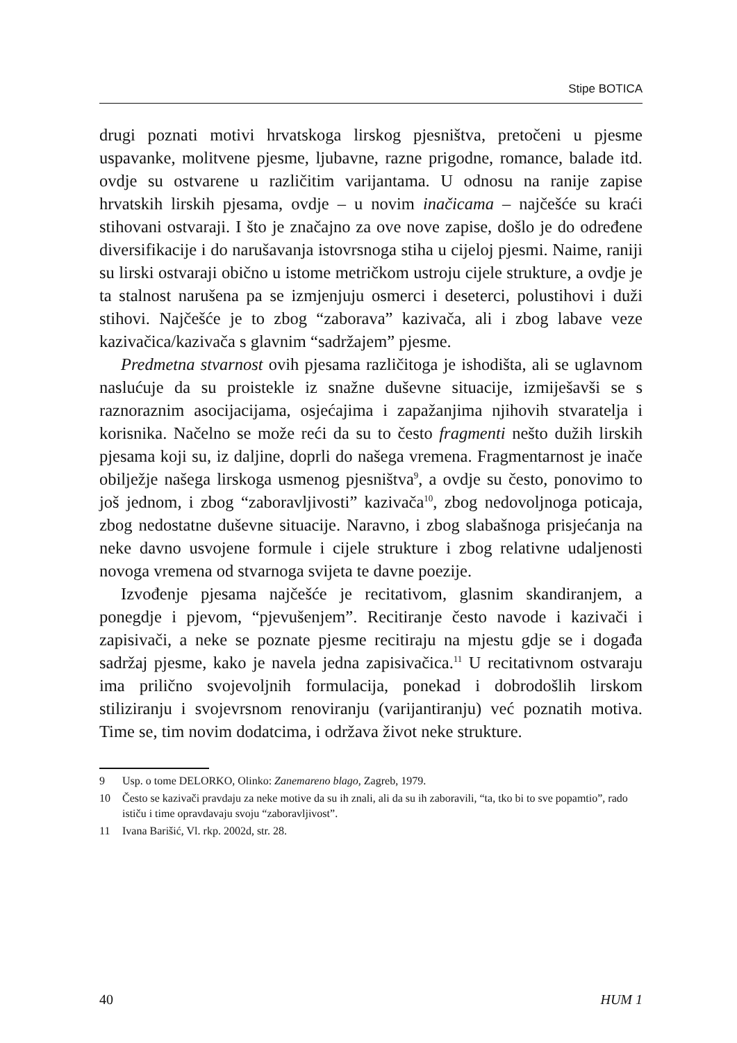Stipe BOTICA
drugi poznati motivi hrvatskoga lirskog pjesništva, pretočeni u pjesme uspavanke, molitvene pjesme, ljubavne, razne prigodne, romance, balade itd. ovdje su ostvarene u različitim varijantama. U odnosu na ranije zapise hrvatskih lirskih pjesama, ovdje – u novim inačicama – najčešće su kraći stihovani ostvaraji. I što je značajno za ove nove zapise, došlo je do određene diversifikacije i do narušavanja istovrsnoga stiha u cijeloj pjesmi. Naime, raniji su lirski ostvaraji obično u istome metričkom ustroju cijele strukture, a ovdje je ta stalnost narušena pa se izmjenjuju osmerci i deseterci, polustihovi i duži stihovi. Najčešće je to zbog “zaborava” kazivača, ali i zbog labave veze kazivačica/kazivača s glavnim “sadržajem” pjesme.
Predmetna stvarnost ovih pjesama različitoga je ishodišta, ali se uglavnom naslućuje da su proistekle iz snažne duševne situacije, izmiješavši se s raznoraznim asocijacijama, osjećajima i zapažanjima njihovih stvaratelja i korisnika. Načelno se može reći da su to često fragmenti nešto dužih lirskih pjesama koji su, iz daljine, doprli do našega vremena. Fragmentarnost je inače obilježje našega lirskoga usmenog pjesništva<sup>9</sup>, a ovdje su često, ponovimo to još jednom, i zbog “zaboravljivosti” kazivača<sup>10</sup>, zbog nedovoljnoga poticaja, zbog nedostatne duševne situacije. Naravno, i zbog slabašnoga prisjećanja na neke davno usvojene formule i cijele strukture i zbog relativne udaljenosti novoga vremena od stvarnoga svijeta te davne poezije.
Izvođenje pjesama najčešće je recitativom, glasnim skandiranjem, a ponegdje i pjevom, “pjevušenjem”. Recitiranje često navode i kazivači i zapisivači, a neke se poznate pjesme recitiraju na mjestu gdje se i događa sadržaj pjesme, kako je navela jedna zapisivačica.<sup>11</sup> U recitativnom ostvaraju ima prilično svojevoljnih formulacija, ponekad i dobrodošlih lirskom stiliziranju i svojevrsnom renoviranju (varijantiranju) već poznatih motiva. Time se, tim novim dodatcima, i održava život neke strukture.
9 Usp. o tome DELORKO, Olinko: Zanemareno blago, Zagreb, 1979.
10 Često se kazivači pravdaju za neke motive da su ih znali, ali da su ih zaboravili, “ta, tko bi to sve popamtio”, rado ističu i time opravdavaju svoju “zaboravljivost”.
11 Ivana Barišić, Vl. rkp. 2002d, str. 28.
40 HUM 1